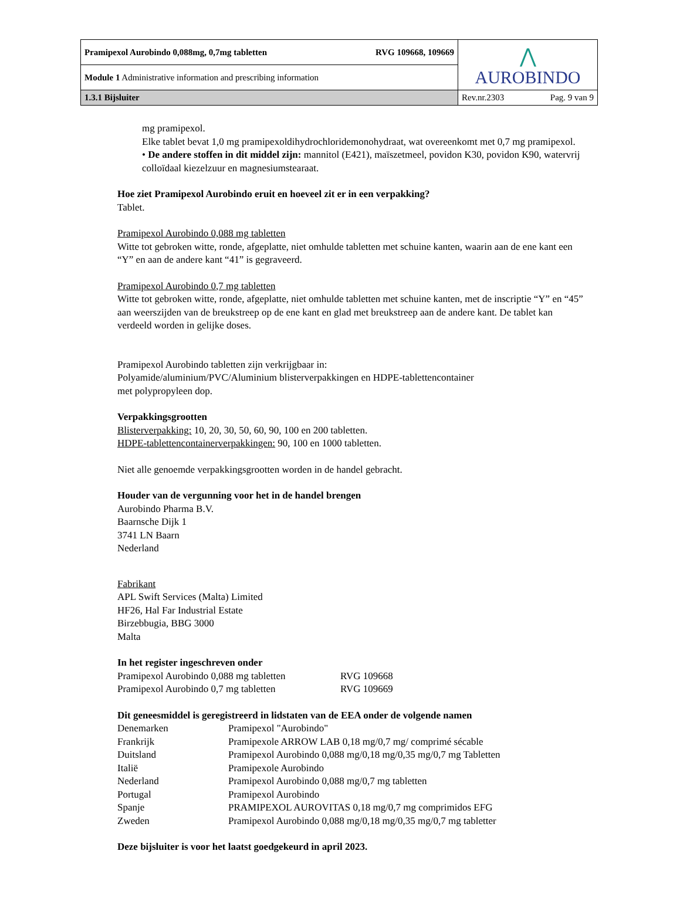| Pramipexol Aurobindo 0,088mg, 0,7mg tabletten RVG 109668, 109669 | ⋀ AUROBINDO |
| Module 1 Administrative information and prescribing information | |
| 1.3.1 Bijsluiter | Rev.nr.2303 Pag. 9 van 9 |
mg pramipexol.
Elke tablet bevat 1,0 mg pramipexoldihydrochloridemonohydraat, wat overeenkomt met 0,7 mg pramipexol.
• De andere stoffen in dit middel zijn: mannitol (E421), maïszetmeel, povidon K30, povidon K90, watervrij colloïdaal kiezelzuur en magnesiumstearaat.
Hoe ziet Pramipexol Aurobindo eruit en hoeveel zit er in een verpakking?
Tablet.
Pramipexol Aurobindo 0,088 mg tabletten
Witte tot gebroken witte, ronde, afgeplatte, niet omhulde tabletten met schuine kanten, waarin aan de ene kant een “Y” en aan de andere kant “41” is gegraveerd.
Pramipexol Aurobindo 0,7 mg tabletten
Witte tot gebroken witte, ronde, afgeplatte, niet omhulde tabletten met schuine kanten, met de inscriptie “Y” en “45” aan weerszijden van de breukstreep op de ene kant en glad met breukstreep aan de andere kant. De tablet kan verdeeld worden in gelijke doses.
Pramipexol Aurobindo tabletten zijn verkrijgbaar in:
Polyamide/aluminium/PVC/Aluminium blisterverpakkingen en HDPE-tablettencontainer
met polypropyleen dop.
Verpakkingsgrootten
Blisterverpakking: 10, 20, 30, 50, 60, 90, 100 en 200 tabletten.
HDPE-tablettencontainerverpakkingen: 90, 100 en 1000 tabletten.
Niet alle genoemde verpakkingsgrootten worden in de handel gebracht.
Houder van de vergunning voor het in de handel brengen
Aurobindo Pharma B.V.
Baarnsche Dijk 1
3741 LN Baarn
Nederland
Fabrikant
APL Swift Services (Malta) Limited
HF26, Hal Far Industrial Estate
Birzebbugia, BBG 3000
Malta
In het register ingeschreven onder
| Pramipexol Aurobindo 0,088 mg tabletten | RVG 109668 |
| Pramipexol Aurobindo 0,7 mg tabletten | RVG 109669 |
Dit geneesmiddel is geregistreerd in lidstaten van de EEA onder de volgende namen
| Denemarken | Pramipexol "Aurobindo" |
| Frankrijk | Pramipexole ARROW LAB 0,18 mg/0,7 mg/ comprimé sécable |
| Duitsland | Pramipexol Aurobindo 0,088 mg/0,18 mg/0,35 mg/0,7 mg Tabletten |
| Italië | Pramipexole Aurobindo |
| Nederland | Pramipexol Aurobindo 0,088 mg/0,7 mg tabletten |
| Portugal | Pramipexol Aurobindo |
| Spanje | PRAMIPEXOL AUROVITAS 0,18 mg/0,7 mg comprimidos EFG |
| Zweden | Pramipexol Aurobindo 0,088 mg/0,18 mg/0,35 mg/0,7 mg tabletter |
Deze bijsluiter is voor het laatst goedgekeurd in april 2023.